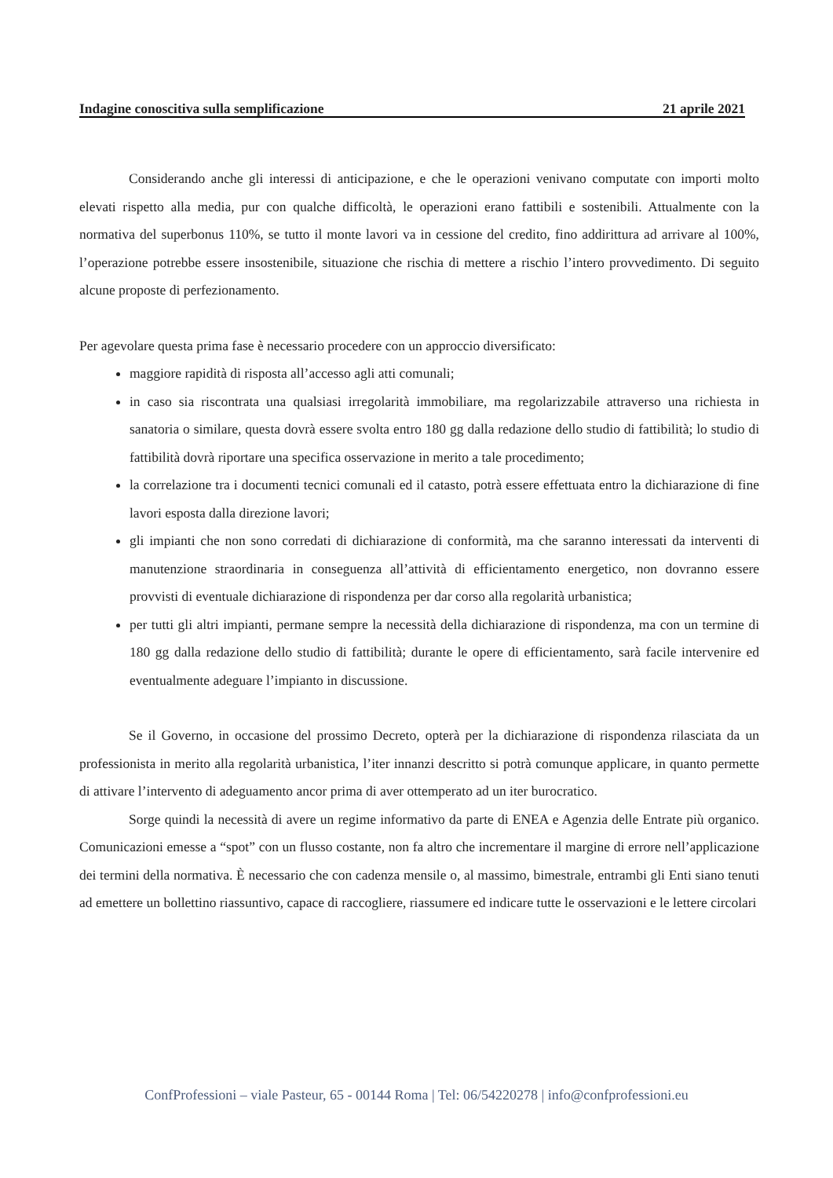Indagine conoscitiva sulla semplificazione 21 aprile 2021
Considerando anche gli interessi di anticipazione, e che le operazioni venivano computate con importi molto elevati rispetto alla media, pur con qualche difficoltà, le operazioni erano fattibili e sostenibili. Attualmente con la normativa del superbonus 110%, se tutto il monte lavori va in cessione del credito, fino addirittura ad arrivare al 100%, l’operazione potrebbe essere insostenibile, situazione che rischia di mettere a rischio l’intero provvedimento. Di seguito alcune proposte di perfezionamento.
Per agevolare questa prima fase è necessario procedere con un approccio diversificato:
maggiore rapidità di risposta all’accesso agli atti comunali;
in caso sia riscontrata una qualsiasi irregolarità immobiliare, ma regolarizzabile attraverso una richiesta in sanatoria o similare, questa dovrà essere svolta entro 180 gg dalla redazione dello studio di fattibilità; lo studio di fattibilità dovrà riportare una specifica osservazione in merito a tale procedimento;
la correlazione tra i documenti tecnici comunali ed il catasto, potrà essere effettuata entro la dichiarazione di fine lavori esposta dalla direzione lavori;
gli impianti che non sono corredati di dichiarazione di conformità, ma che saranno interessati da interventi di manutenzione straordinaria in conseguenza all’attività di efficientamento energetico, non dovranno essere provvisti di eventuale dichiarazione di rispondenza per dar corso alla regolarità urbanistica;
per tutti gli altri impianti, permane sempre la necessità della dichiarazione di rispondenza, ma con un termine di 180 gg dalla redazione dello studio di fattibilità; durante le opere di efficientamento, sarà facile intervenire ed eventualmente adeguare l’impianto in discussione.
Se il Governo, in occasione del prossimo Decreto, opterà per la dichiarazione di rispondenza rilasciata da un professionista in merito alla regolarità urbanistica, l’iter innanzi descritto si potrà comunque applicare, in quanto permette di attivare l’intervento di adeguamento ancor prima di aver ottemperato ad un iter burocratico.
Sorge quindi la necessità di avere un regime informativo da parte di ENEA e Agenzia delle Entrate più organico. Comunicazioni emesse a “spot” con un flusso costante, non fa altro che incrementare il margine di errore nell’applicazione dei termini della normativa. È necessario che con cadenza mensile o, al massimo, bimestrale, entrambi gli Enti siano tenuti ad emettere un bollettino riassuntivo, capace di raccogliere, riassumere ed indicare tutte le osservazioni e le lettere circolari
ConfProfessioni – viale Pasteur, 65 - 00144 Roma | Tel: 06/54220278 | info@confprofessioni.eu